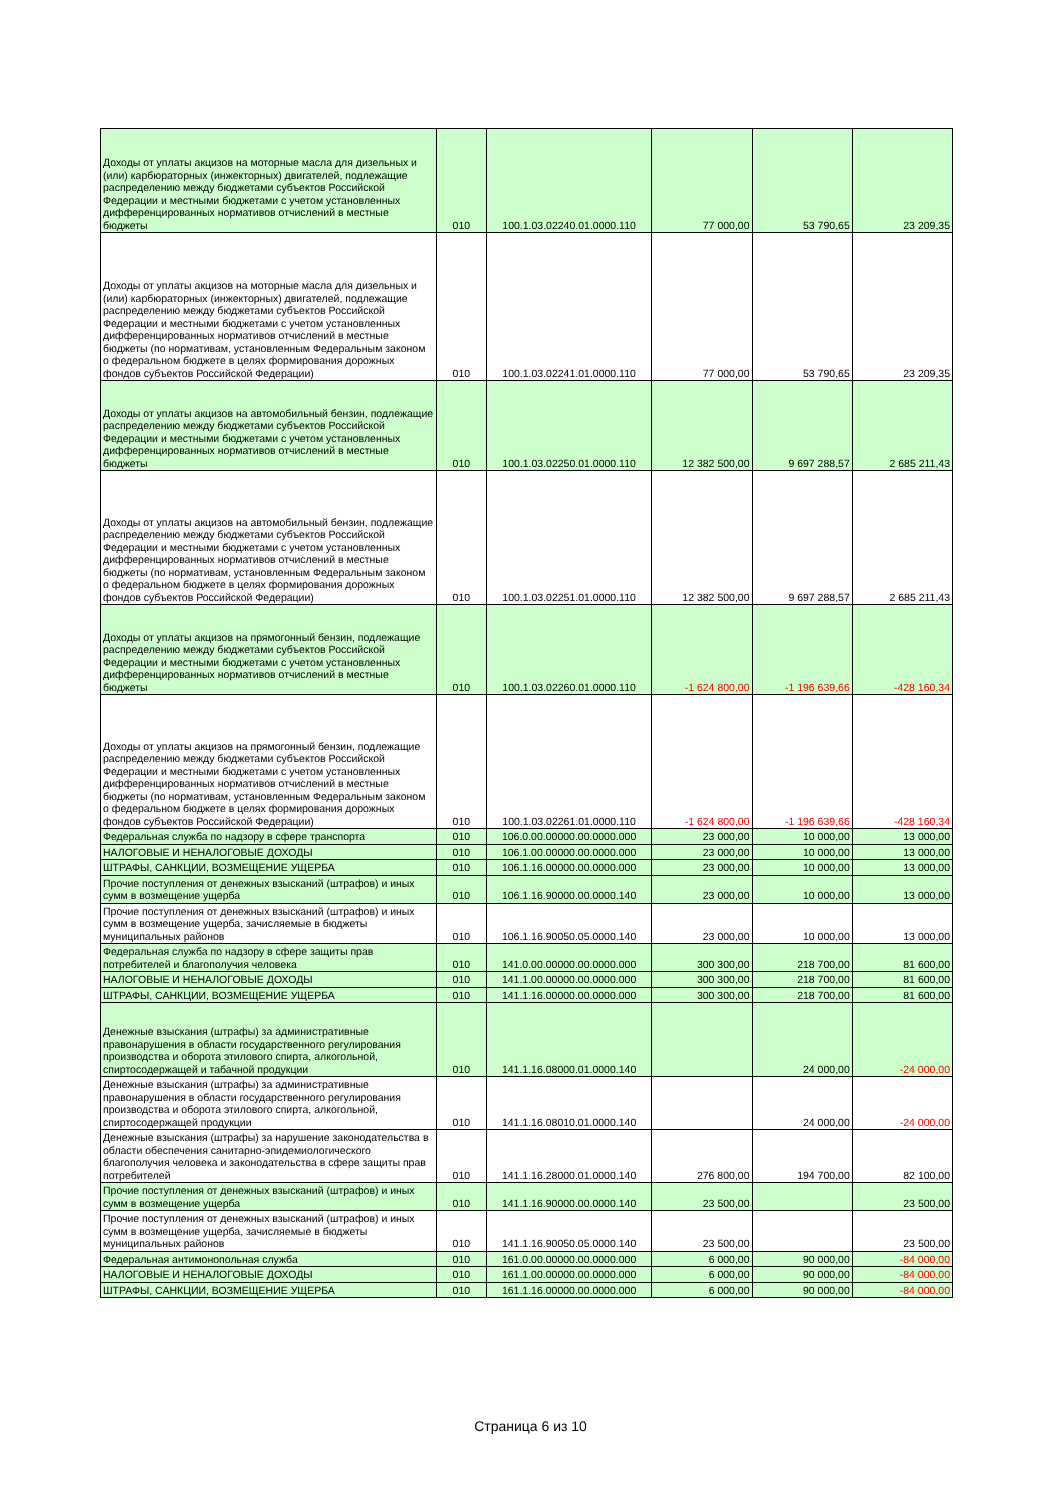| Доходы от уплаты акцизов на моторные масла для дизельных и (или) карбюраторных (инжекторных) двигателей, подлежащие распределению между бюджетами субъектов Российской Федерации и местными бюджетами с учетом установленных дифференцированных нормативов отчислений в местные бюджеты | 010 | 100.1.03.02240.01.0000.110 | 77 000,00 | 53 790,65 | 23 209,35 |
| Доходы от уплаты акцизов на моторные масла для дизельных и (или) карбюраторных (инжекторных) двигателей, подлежащие распределению между бюджетами субъектов Российской Федерации и местными бюджетами с учетом установленных дифференцированных нормативов отчислений в местные бюджеты (по нормативам, установленным Федеральным законом о федеральном бюджете в целях формирования дорожных фондов субъектов Российской Федерации) | 010 | 100.1.03.02241.01.0000.110 | 77 000,00 | 53 790,65 | 23 209,35 |
| Доходы от уплаты акцизов на автомобильный бензин, подлежащие распределению между бюджетами субъектов Российской Федерации и местными бюджетами с учетом установленных дифференцированных нормативов отчислений в местные бюджеты | 010 | 100.1.03.02250.01.0000.110 | 12 382 500,00 | 9 697 288,57 | 2 685 211,43 |
| Доходы от уплаты акцизов на автомобильный бензин, подлежащие распределению между бюджетами субъектов Российской Федерации и местными бюджетами с учетом установленных дифференцированных нормативов отчислений в местные бюджеты (по нормативам, установленным Федеральным законом о федеральном бюджете в целях формирования дорожных фондов субъектов Российской Федерации) | 010 | 100.1.03.02251.01.0000.110 | 12 382 500,00 | 9 697 288,57 | 2 685 211,43 |
| Доходы от уплаты акцизов на прямогонный бензин, подлежащие распределению между бюджетами субъектов Российской Федерации и местными бюджетами с учетом установленных дифференцированных нормативов отчислений в местные бюджеты | 010 | 100.1.03.02260.01.0000.110 | -1 624 800,00 | -1 196 639,66 | -428 160,34 |
| Доходы от уплаты акцизов на прямогонный бензин, подлежащие распределению между бюджетами субъектов Российской Федерации и местными бюджетами с учетом установленных дифференцированных нормативов отчислений в местные бюджеты (по нормативам, установленным Федеральным законом о федеральном бюджете в целях формирования дорожных фондов субъектов Российской Федерации) | 010 | 100.1.03.02261.01.0000.110 | -1 624 800,00 | -1 196 639,66 | -428 160,34 |
| Федеральная служба по надзору в сфере транспорта | 010 | 106.0.00.00000.00.0000.000 | 23 000,00 | 10 000,00 | 13 000,00 |
| НАЛОГОВЫЕ И НЕНАЛОГОВЫЕ ДОХОДЫ | 010 | 106.1.00.00000.00.0000.000 | 23 000,00 | 10 000,00 | 13 000,00 |
| ШТРАФЫ, САНКЦИИ, ВОЗМЕЩЕНИЕ УЩЕРБА | 010 | 106.1.16.00000.00.0000.000 | 23 000,00 | 10 000,00 | 13 000,00 |
| Прочие поступления от денежных взысканий (штрафов) и иных сумм в возмещение ущерба | 010 | 106.1.16.90000.00.0000.140 | 23 000,00 | 10 000,00 | 13 000,00 |
| Прочие поступления от денежных взысканий (штрафов) и иных сумм в возмещение ущерба, зачисляемые в бюджеты муниципальных районов | 010 | 106.1.16.90050.05.0000.140 | 23 000,00 | 10 000,00 | 13 000,00 |
| Федеральная служба по надзору в сфере защиты прав потребителей и благополучия человека | 010 | 141.0.00.00000.00.0000.000 | 300 300,00 | 218 700,00 | 81 600,00 |
| НАЛОГОВЫЕ И НЕНАЛОГОВЫЕ ДОХОДЫ | 010 | 141.1.00.00000.00.0000.000 | 300 300,00 | 218 700,00 | 81 600,00 |
| ШТРАФЫ, САНКЦИИ, ВОЗМЕЩЕНИЕ УЩЕРБА | 010 | 141.1.16.00000.00.0000.000 | 300 300,00 | 218 700,00 | 81 600,00 |
| Денежные взыскания (штрафы) за административные правонарушения в области государственного регулирования производства и оборота этилового спирта, алкогольной, спиртосодержащей и табачной продукции | 010 | 141.1.16.08000.01.0000.140 | | 24 000,00 | -24 000,00 |
| Денежные взыскания (штрафы) за административные правонарушения в области государственного регулирования производства и оборота этилового спирта, алкогольной, спиртосодержащей продукции | 010 | 141.1.16.08010.01.0000.140 | | 24 000,00 | -24 000,00 |
| Денежные взыскания (штрафы) за нарушение законодательства в области обеспечения санитарно-эпидемиологического благополучия человека и законодательства в сфере защиты прав потребителей | 010 | 141.1.16.28000.01.0000.140 | 276 800,00 | 194 700,00 | 82 100,00 |
| Прочие поступления от денежных взысканий (штрафов) и иных сумм в возмещение ущерба | 010 | 141.1.16.90000.00.0000.140 | 23 500,00 | | 23 500,00 |
| Прочие поступления от денежных взысканий (штрафов) и иных сумм в возмещение ущерба, зачисляемые в бюджеты муниципальных районов | 010 | 141.1.16.90050.05.0000.140 | 23 500,00 | | 23 500,00 |
| Федеральная антимонопольная служба | 010 | 161.0.00.00000.00.0000.000 | 6 000,00 | 90 000,00 | -84 000,00 |
| НАЛОГОВЫЕ И НЕНАЛОГОВЫЕ ДОХОДЫ | 010 | 161.1.00.00000.00.0000.000 | 6 000,00 | 90 000,00 | -84 000,00 |
| ШТРАФЫ, САНКЦИИ, ВОЗМЕЩЕНИЕ УЩЕРБА | 010 | 161.1.16.00000.00.0000.000 | 6 000,00 | 90 000,00 | -84 000,00 |
Страница 6 из 10